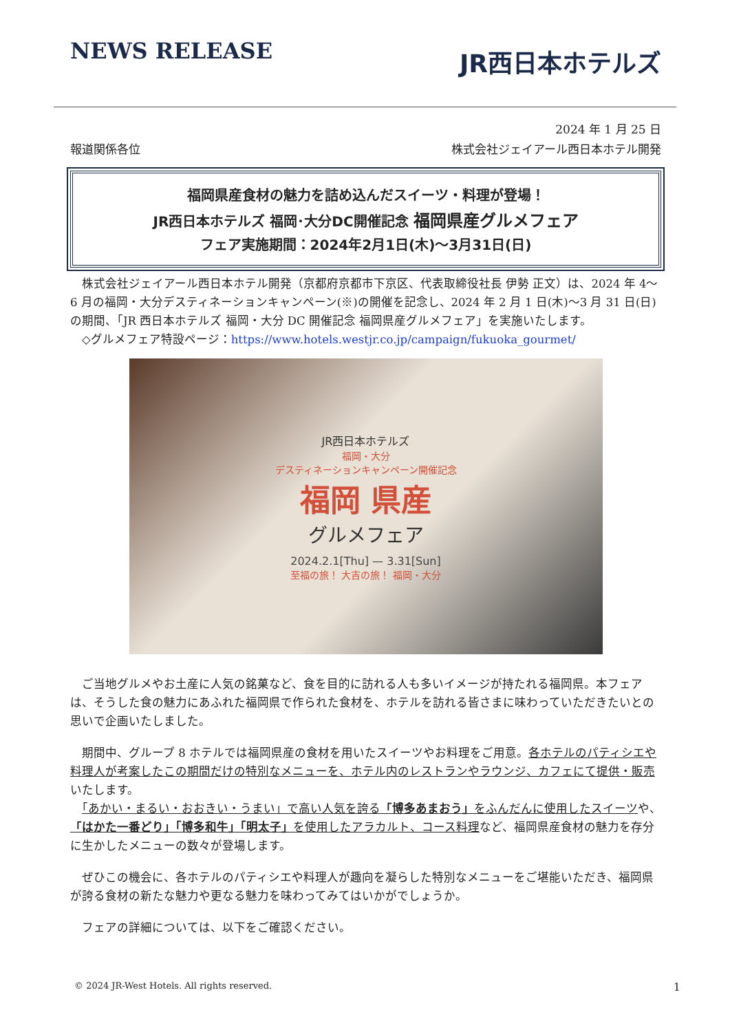NEWS RELEASE
JR西日本ホテルズ
2024 年 1 月 25 日
報道関係各位 株式会社ジェイアール西日本ホテル開発
福岡県産食材の魅力を詰め込んだスイーツ・料理が登場！
JR西日本ホテルズ 福岡･大分DC開催記念 福岡県産グルメフェア
フェア実施期間：2024年2月1日(木)～3月31日(日)
　株式会社ジェイアール西日本ホテル開発（京都府京都市下京区、代表取締役社長 伊勢 正文）は、2024 年 4～6 月の福岡・大分デスティネーションキャンペーン(※)の開催を記念し、2024 年 2 月 1 日(木)～3 月 31 日(日)の期間、「JR 西日本ホテルズ 福岡・大分 DC 開催記念 福岡県産グルメフェア」を実施いたします。
　◇グルメフェア特設ページ：https://www.hotels.westjr.co.jp/campaign/fukuoka_gourmet/
JR西日本ホテルズ
福岡・大分
デスティネーションキャンペーン開催記念
福岡 県産
グルメフェア
2024.2.1[Thu] — 3.31[Sun]
至福の旅！ 大吉の旅！ 福岡・大分
　ご当地グルメやお土産に人気の銘菓など、食を目的に訪れる人も多いイメージが持たれる福岡県。本フェアは、そうした食の魅力にあふれた福岡県で作られた食材を、ホテルを訪れる皆さまに味わっていただきたいとの思いで企画いたしました。
　期間中、グループ 8 ホテルでは福岡県産の食材を用いたスイーツやお料理をご用意。各ホテルのパティシエや料理人が考案したこの期間だけの特別なメニューを、ホテル内のレストランやラウンジ、カフェにて提供・販売いたします。
　「あかい・まるい・おおきい・うまい」で高い人気を誇る「博多あまおう」をふんだんに使用したスイーツや、「はかた一番どり」「博多和牛」「明太子」を使用したアラカルト、コース料理など、福岡県産食材の魅力を存分に生かしたメニューの数々が登場します。
　ぜひこの機会に、各ホテルのパティシエや料理人が趣向を凝らした特別なメニューをご堪能いただき、福岡県が誇る食材の新たな魅力や更なる魅力を味わってみてはいかがでしょうか。
　フェアの詳細については、以下をご確認ください。
© 2024 JR-West Hotels. All rights reserved. 1